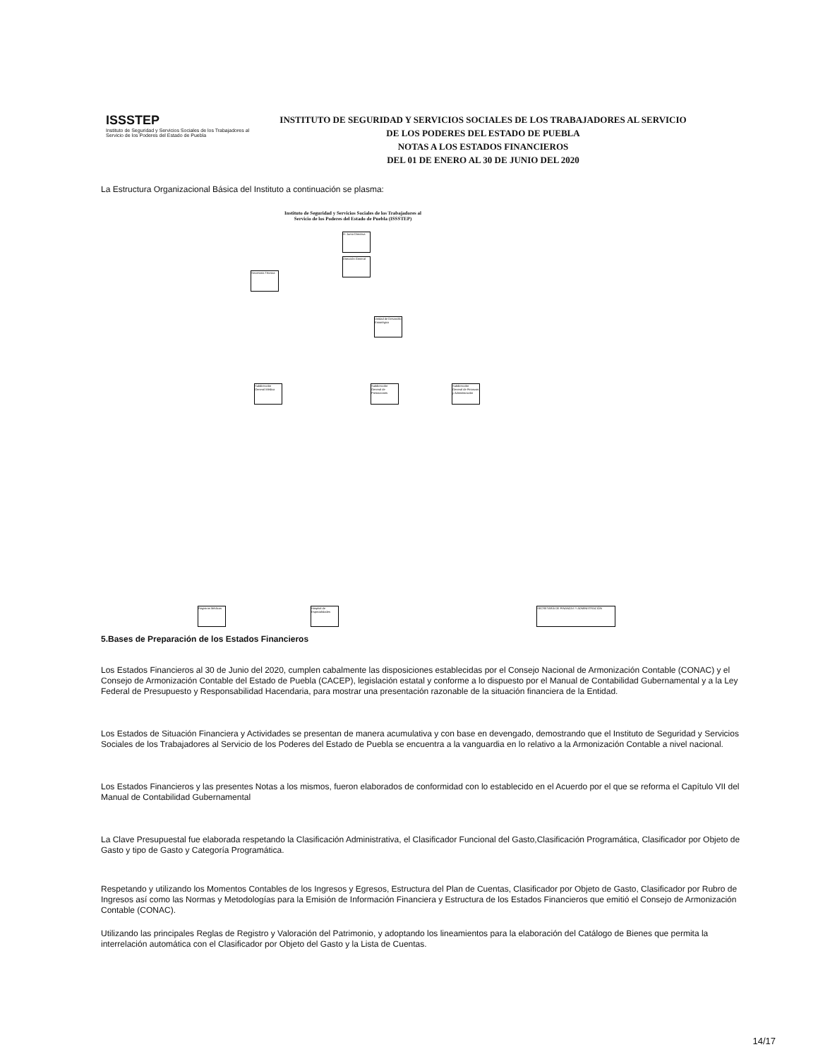ISSSTEP
Instituto de Seguridad y Servicios Sociales de los Trabajadores al Servicio de los Poderes del Estado de Puebla
INSTITUTO DE SEGURIDAD Y SERVICIOS SOCIALES DE LOS TRABAJADORES AL SERVICIO
DE LOS PODERES DEL ESTADO DE PUEBLA
NOTAS A LOS ESTADOS FINANCIEROS
DEL 01 DE ENERO AL 30 DE JUNIO DEL 2020
La Estructura Organizacional Básica del Instituto a continuación se plasma:
Instituto de Seguridad y Servicios Sociales de los Trabajadores al
Servicio de los Poderes del Estado de Puebla (ISSSTEP)
H. Junta Directiva
Dirección General
Secretaría Técnica
Unidad de Desarrollo Estratégico
Subdirección General Médica
Subdirección General de Prestaciones
Subdirección General de Finanzas y Administración
Registros Médicos
Hospital de Especialidades
SECRETARÍA DE FINANZAS Y ADMINISTRACIÓN
5.Bases de Preparación de los Estados Financieros
Los Estados Financieros al 30 de Junio del 2020, cumplen cabalmente las disposiciones establecidas por el Consejo Nacional de Armonización Contable (CONAC) y el Consejo de Armonización Contable del Estado de Puebla (CACEP), legislación estatal y conforme a lo dispuesto por el Manual de Contabilidad Gubernamental y a la Ley Federal de Presupuesto y Responsabilidad Hacendaria, para mostrar una presentación razonable de la situación financiera de la Entidad.
Los Estados de Situación Financiera y Actividades se presentan de manera acumulativa y con base en devengado, demostrando que el Instituto de Seguridad y Servicios Sociales de los Trabajadores al Servicio de los Poderes del Estado de Puebla se encuentra a la vanguardia en lo relativo a la Armonización Contable a nivel nacional.
Los Estados Financieros y las presentes Notas a los mismos, fueron elaborados de conformidad con lo establecido en el Acuerdo por el que se reforma el Capítulo VII del Manual de Contabilidad Gubernamental
La Clave Presupuestal fue elaborada respetando la Clasificación Administrativa, el Clasificador Funcional del Gasto,Clasificación Programática, Clasificador por Objeto de Gasto y tipo de Gasto y Categoría Programática.
Respetando y utilizando los Momentos Contables de los Ingresos y Egresos, Estructura del Plan de Cuentas, Clasificador por Objeto de Gasto, Clasificador por Rubro de Ingresos así como las Normas y Metodologías para la Emisión de Información Financiera y Estructura de los Estados Financieros que emitió el Consejo de Armonización Contable (CONAC).
Utilizando las principales Reglas de Registro y Valoración del Patrimonio, y adoptando los lineamientos para la elaboración del Catálogo de Bienes que permita la interrelación automática con el Clasificador por Objeto del Gasto y la Lista de Cuentas.
14/17